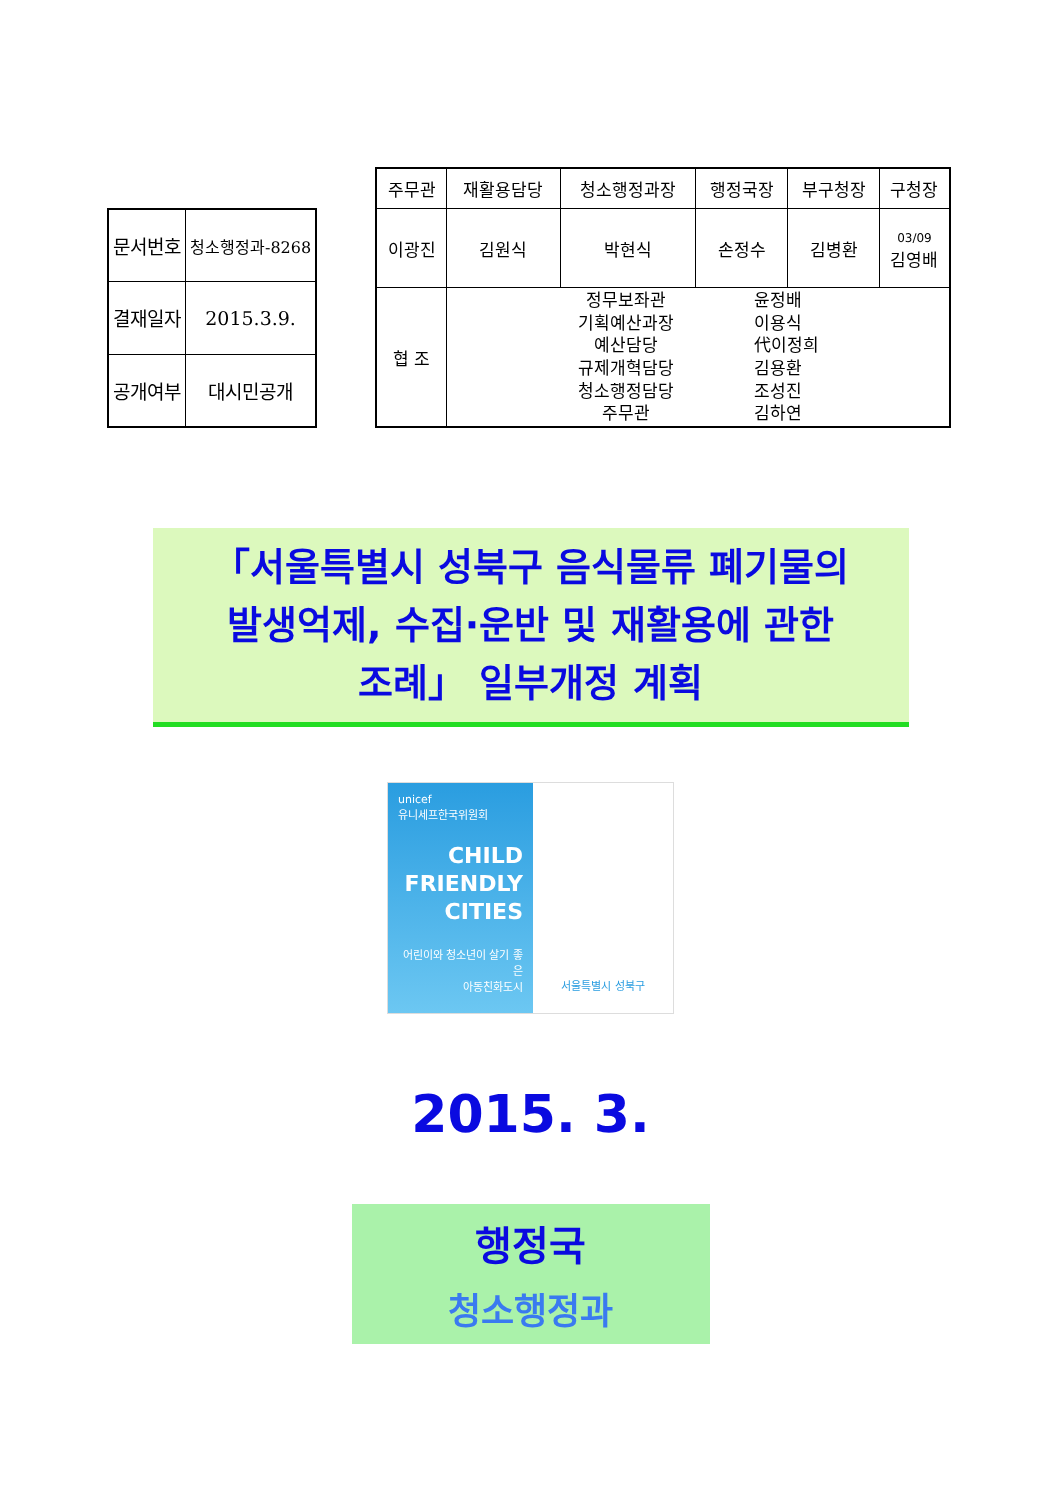| 문서번호 | 청소행정과-8268 |
| 결재일자 | 2015.3.9. |
| 공개여부 | 대시민공개 |
| 주무관 | 재활용담당 | 청소행정과장 | 행정국장 | 부구청장 | 구청장 |
| --- | --- | --- | --- | --- | --- |
| 이광진 | 김원식 | 박현식 | 손정수 | 김병환 | 03/09 김영배 |
| 협 조 | 정무보좌관 기획예산과장 예산담당 규제개혁담당 청소행정담당 주무관 윤정배 이용식 代이정희 김용환 조성진 김하연 | | | | |
「서울특별시 성북구 음식물류 폐기물의
발생억제, 수집·운반 및 재활용에 관한
조례」 일부개정 계획
unicef
유니세프한국위원회
CHILD
FRIENDLY
CITIES
어린이와 청소년이 살기 좋은
아동친화도시
서울특별시 성북구
2015. 3.
행정국
청소행정과